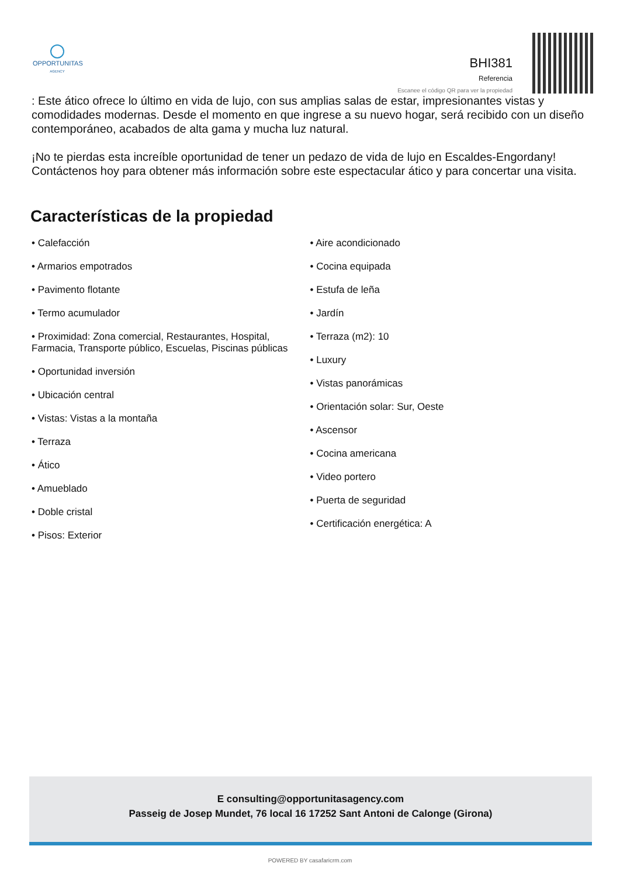OPPORTUNITAS
AGENCY
BHI381
Referencia
Escanee el código QR para ver la propiedad
: Este ático ofrece lo último en vida de lujo, con sus amplias salas de estar, impresionantes vistas y comodidades modernas. Desde el momento en que ingrese a su nuevo hogar, será recibido con un diseño contemporáneo, acabados de alta gama y mucha luz natural.
¡No te pierdas esta increíble oportunidad de tener un pedazo de vida de lujo en Escaldes-Engordany! Contáctenos hoy para obtener más información sobre este espectacular ático y para concertar una visita.
Características de la propiedad
• Calefacción
• Armarios empotrados
• Pavimento flotante
• Termo acumulador
• Proximidad: Zona comercial, Restaurantes, Hospital, Farmacia, Transporte público, Escuelas, Piscinas públicas
• Oportunidad inversión
• Ubicación central
• Vistas: Vistas a la montaña
• Terraza
• Ático
• Amueblado
• Doble cristal
• Pisos: Exterior
• Aire acondicionado
• Cocina equipada
• Estufa de leña
• Jardín
• Terraza (m2): 10
• Luxury
• Vistas panorámicas
• Orientación solar: Sur, Oeste
• Ascensor
• Cocina americana
• Video portero
• Puerta de seguridad
• Certificación energética: A
E consulting@opportunitasagency.com
Passeig de Josep Mundet, 76 local 16 17252 Sant Antoni de Calonge (Girona)
POWERED BY casafaricrm.com